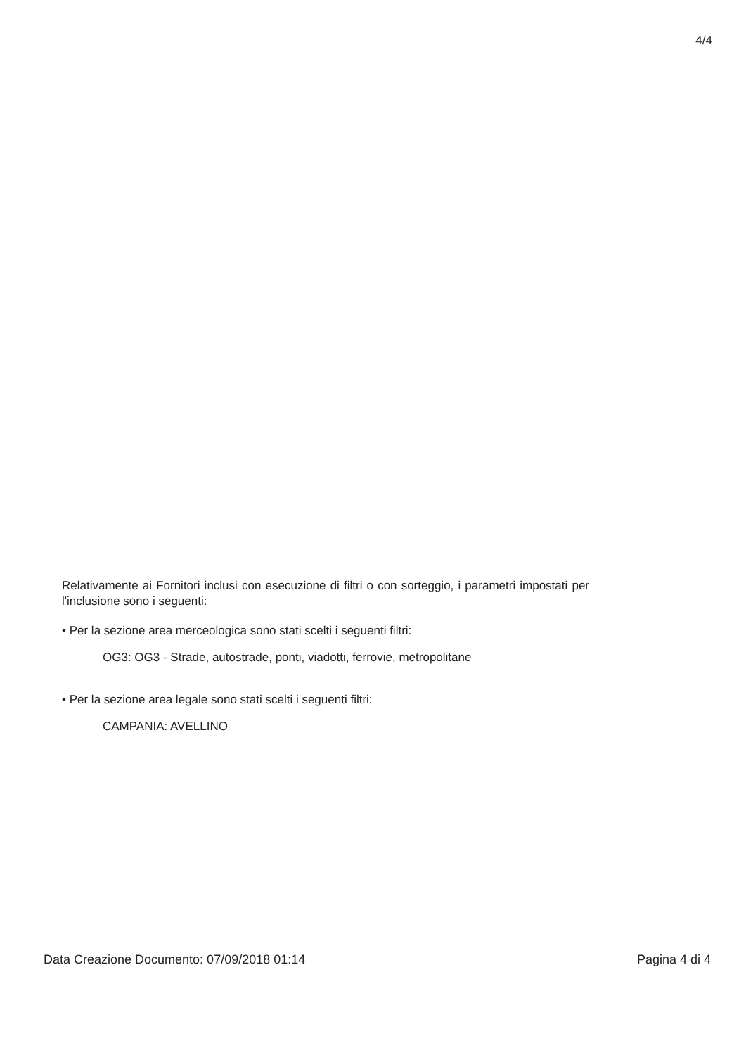4/4
Relativamente ai Fornitori inclusi con esecuzione di filtri o con sorteggio, i parametri impostati per l'inclusione sono i seguenti:
• Per la sezione area merceologica sono stati scelti i seguenti filtri:
OG3: OG3 - Strade, autostrade, ponti, viadotti, ferrovie, metropolitane
• Per la sezione area legale sono stati scelti i seguenti filtri:
CAMPANIA: AVELLINO
Data Creazione Documento: 07/09/2018 01:14 Pagina 4 di 4